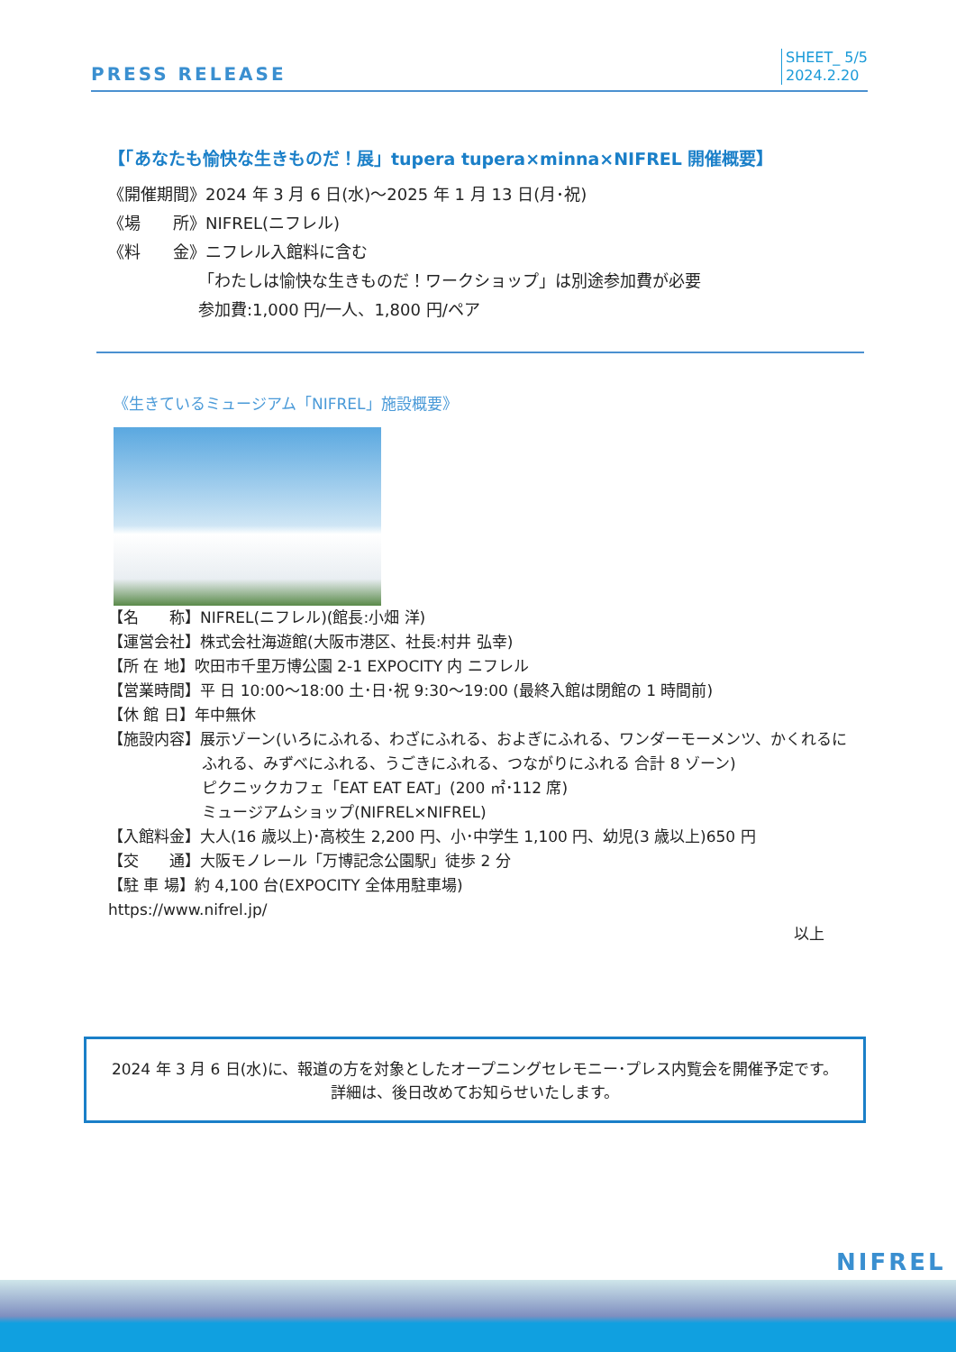PRESS RELEASE
SHEET_ 5/5
2024.2.20
【「あなたも愉快な生きものだ！展」tupera tupera×minna×NIFREL 開催概要】
《開催期間》2024 年 3 月 6 日(水)～2025 年 1 月 13 日(月･祝)
《場　　所》NIFREL(ニフレル)
《料　　金》ニフレル入館料に含む
「わたしは愉快な生きものだ！ワークショップ」は別途参加費が必要
参加費:1,000 円/一人、1,800 円/ペア
《生きているミュージアム「NIFREL」施設概要》
【名　　称】NIFREL(ニフレル)(館長:小畑 洋)
【運営会社】株式会社海遊館(大阪市港区、社長:村井 弘幸)
【所 在 地】吹田市千里万博公園 2-1 EXPOCITY 内 ニフレル
【営業時間】平 日 10:00～18:00 土･日･祝 9:30～19:00 (最終入館は閉館の 1 時間前)
【休 館 日】年中無休
【施設内容】展示ゾーン(いろにふれる、わざにふれる、およぎにふれる、ワンダーモーメンツ、かくれるに
ふれる、みずべにふれる、うごきにふれる、つながりにふれる 合計 8 ゾーン)
ピクニックカフェ「EAT EAT EAT」(200 ㎡･112 席)
ミュージアムショップ(NIFREL×NIFREL)
【入館料金】大人(16 歳以上)･高校生 2,200 円、小･中学生 1,100 円、幼児(3 歳以上)650 円
【交　　通】大阪モノレール「万博記念公園駅」徒歩 2 分
【駐 車 場】約 4,100 台(EXPOCITY 全体用駐車場)
https://www.nifrel.jp/
以上
2024 年 3 月 6 日(水)に、報道の方を対象としたオープニングセレモニー･プレス内覧会を開催予定です。
詳細は、後日改めてお知らせいたします。
NIFREL